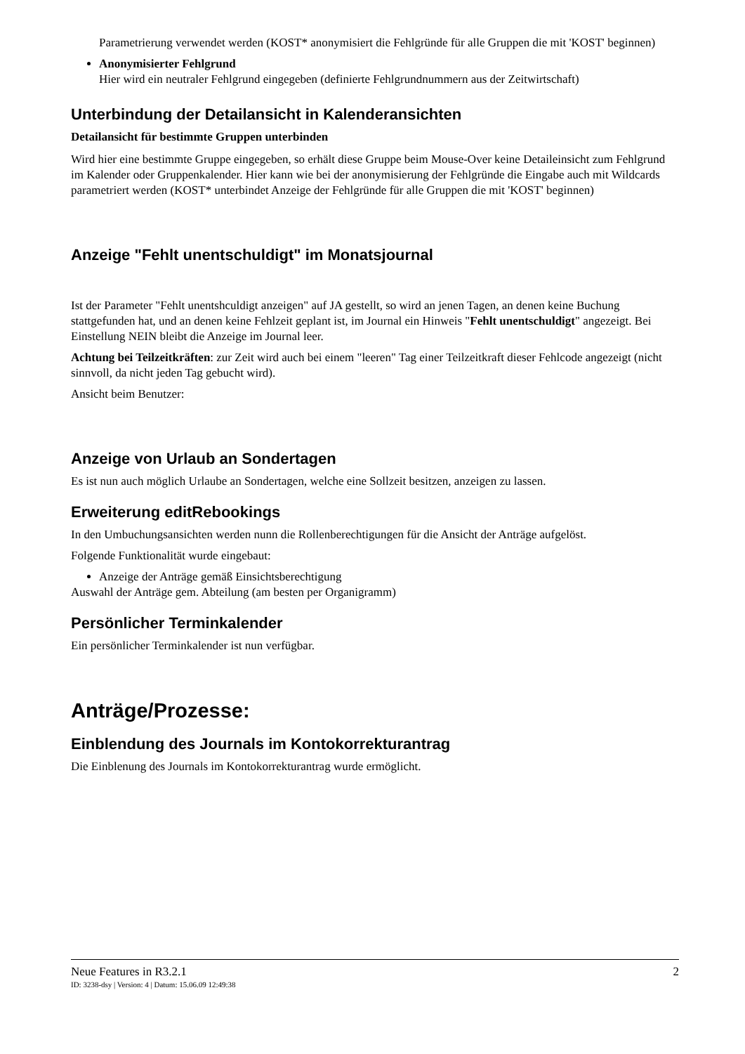Parametrierung verwendet werden (KOST* anonymisiert die Fehlgründe für alle Gruppen die mit 'KOST' beginnen)
Anonymisierter Fehlgrund
Hier wird ein neutraler Fehlgrund eingegeben (definierte Fehlgrundnummern aus der Zeitwirtschaft)
Unterbindung der Detailansicht in Kalenderansichten
Detailansicht für bestimmte Gruppen unterbinden
Wird hier eine bestimmte Gruppe eingegeben, so erhält diese Gruppe beim Mouse-Over keine Detaileinsicht zum Fehlgrund im Kalender oder Gruppenkalender. Hier kann wie bei der anonymisierung der Fehlgründe die Eingabe auch mit Wildcards parametriert werden (KOST* unterbindet Anzeige der Fehlgründe für alle Gruppen die mit 'KOST' beginnen)
Anzeige "Fehlt unentschuldigt" im Monatsjournal
Ist der Parameter "Fehlt unentshculdigt anzeigen" auf JA gestellt, so wird an jenen Tagen, an denen keine Buchung stattgefunden hat, und an denen keine Fehlzeit geplant ist, im Journal ein Hinweis "Fehlt unentschuldigt" angezeigt. Bei Einstellung NEIN bleibt die Anzeige im Journal leer.
Achtung bei Teilzeitkräften: zur Zeit wird auch bei einem "leeren" Tag einer Teilzeitkraft dieser Fehlcode angezeigt (nicht sinnvoll, da nicht jeden Tag gebucht wird).
Ansicht beim Benutzer:
Anzeige von Urlaub an Sondertagen
Es ist nun auch möglich Urlaube an Sondertagen, welche eine Sollzeit besitzen, anzeigen zu lassen.
Erweiterung editRebookings
In den Umbuchungsansichten werden nunn die Rollenberechtigungen für die Ansicht der Anträge aufgelöst.
Folgende Funktionalität wurde eingebaut:
Anzeige der Anträge gemäß Einsichtsberechtigung
Auswahl der Anträge gem. Abteilung (am besten per Organigramm)
Persönlicher Terminkalender
Ein persönlicher Terminkalender ist nun verfügbar.
Anträge/Prozesse:
Einblendung des Journals im Kontokorrekturantrag
Die Einblenung des Journals im Kontokorrekturantrag wurde ermöglicht.
Neue Features in R3.2.1 2
ID: 3238-dsy | Version: 4 | Datum: 15.06.09 12:49:38